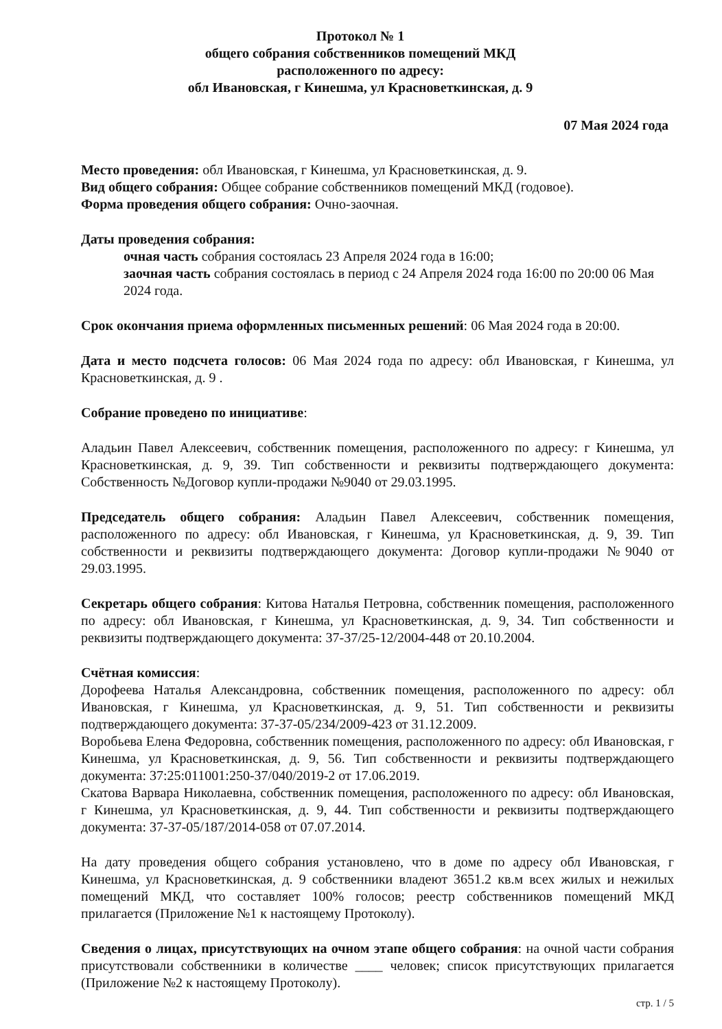Протокол № 1
общего собрания собственников помещений МКД
расположенного по адресу:
обл Ивановская, г Кинешма, ул Красноветкинская, д. 9
07 Мая 2024 года
Место проведения: обл Ивановская, г Кинешма, ул Красноветкинская, д. 9.
Вид общего собрания: Общее собрание собственников помещений МКД (годовое).
Форма проведения общего собрания: Очно-заочная.
Даты проведения собрания:
очная часть собрания состоялась 23 Апреля 2024 года в 16:00;
заочная часть собрания состоялась в период с 24 Апреля 2024 года 16:00 по 20:00 06 Мая 2024 года.
Срок окончания приема оформленных письменных решений: 06 Мая 2024 года в 20:00.
Дата и место подсчета голосов: 06 Мая 2024 года по адресу: обл Ивановская, г Кинешма, ул Красноветкинская, д. 9 .
Собрание проведено по инициативе:
Аладьин Павел Алексеевич, собственник помещения, расположенного по адресу: г Кинешма, ул Красноветкинская, д. 9, 39. Тип собственности и реквизиты подтверждающего документа: Собственность №Договор купли-продажи №9040 от 29.03.1995.
Председатель общего собрания: Аладьин Павел Алексеевич, собственник помещения, расположенного по адресу: обл Ивановская, г Кинешма, ул Красноветкинская, д. 9, 39. Тип собственности и реквизиты подтверждающего документа: Договор купли-продажи №9040 от 29.03.1995.
Секретарь общего собрания: Китова Наталья Петровна, собственник помещения, расположенного по адресу: обл Ивановская, г Кинешма, ул Красноветкинская, д. 9, 34. Тип собственности и реквизиты подтверждающего документа: 37-37/25-12/2004-448 от 20.10.2004.
Счётная комиссия:
Дорофеева Наталья Александровна, собственник помещения, расположенного по адресу: обл Ивановская, г Кинешма, ул Красноветкинская, д. 9, 51. Тип собственности и реквизиты подтверждающего документа: 37-37-05/234/2009-423 от 31.12.2009.
Воробьева Елена Федоровна, собственник помещения, расположенного по адресу: обл Ивановская, г Кинешма, ул Красноветкинская, д. 9, 56. Тип собственности и реквизиты подтверждающего документа: 37:25:011001:250-37/040/2019-2 от 17.06.2019.
Скатова Варвара Николаевна, собственник помещения, расположенного по адресу: обл Ивановская, г Кинешма, ул Красноветкинская, д. 9, 44. Тип собственности и реквизиты подтверждающего документа: 37-37-05/187/2014-058 от 07.07.2014.
На дату проведения общего собрания установлено, что в доме по адресу обл Ивановская, г Кинешма, ул Красноветкинская, д. 9 собственники владеют 3651.2 кв.м всех жилых и нежилых помещений МКД, что составляет 100% голосов; реестр собственников помещений МКД прилагается (Приложение №1 к настоящему Протоколу).
Сведения о лицах, присутствующих на очном этапе общего собрания: на очной части собрания присутствовали собственники в количестве ____ человек; список присутствующих прилагается (Приложение №2 к настоящему Протоколу).
стр. 1 / 5